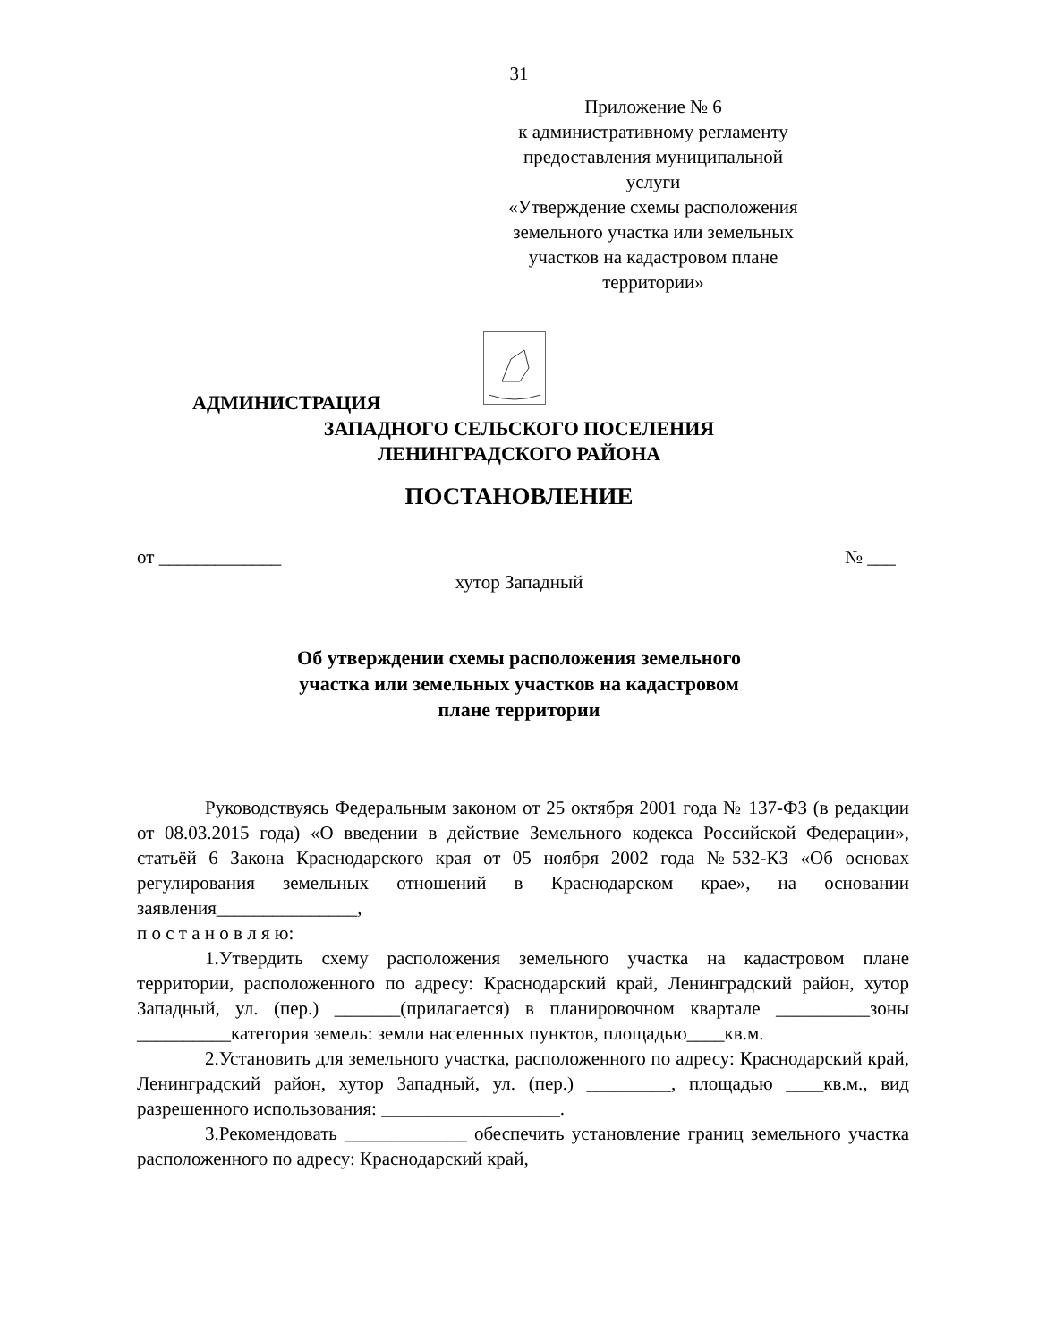31
Приложение № 6
к административному регламенту
предоставления муниципальной услуги
«Утверждение схемы расположения
земельного участка или земельных
участков на кадастровом плане
территории»
АДМИНИСТРАЦИЯ
ЗАПАДНОГО СЕЛЬСКОГО ПОСЕЛЕНИЯ
ЛЕНИНГРАДСКОГО РАЙОНА
ПОСТАНОВЛЕНИЕ
от _____________ № ___
хутор Западный
Об утверждении схемы расположения земельного
участка или земельных участков на кадастровом
плане территории
Руководствуясь Федеральным законом от 25 октября 2001 года № 137-ФЗ (в редакции от 08.03.2015 года) «О введении в действие Земельного кодекса Российской Федерации», статьёй 6 Закона Краснодарского края от 05 ноября 2002 года №532-КЗ «Об основах регулирования земельных отношений в Краснодарском крае», на основании заявления_______________,
п о с т а н о в л я ю:
1.Утвердить схему расположения земельного участка на кадастровом плане территории, расположенного по адресу: Краснодарский край, Ленинградский район, хутор Западный, ул. (пер.) _______(прилагается) в планировочном квартале __________зоны __________категория земель: земли населенных пунктов, площадью____кв.м.
2.Установить для земельного участка, расположенного по адресу: Краснодарский край, Ленинградский район, хутор Западный, ул. (пер.) _________, площадью ____кв.м., вид разрешенного использования: ___________________.
3.Рекомендовать _____________ обеспечить установление границ земельного участка расположенного по адресу: Краснодарский край,